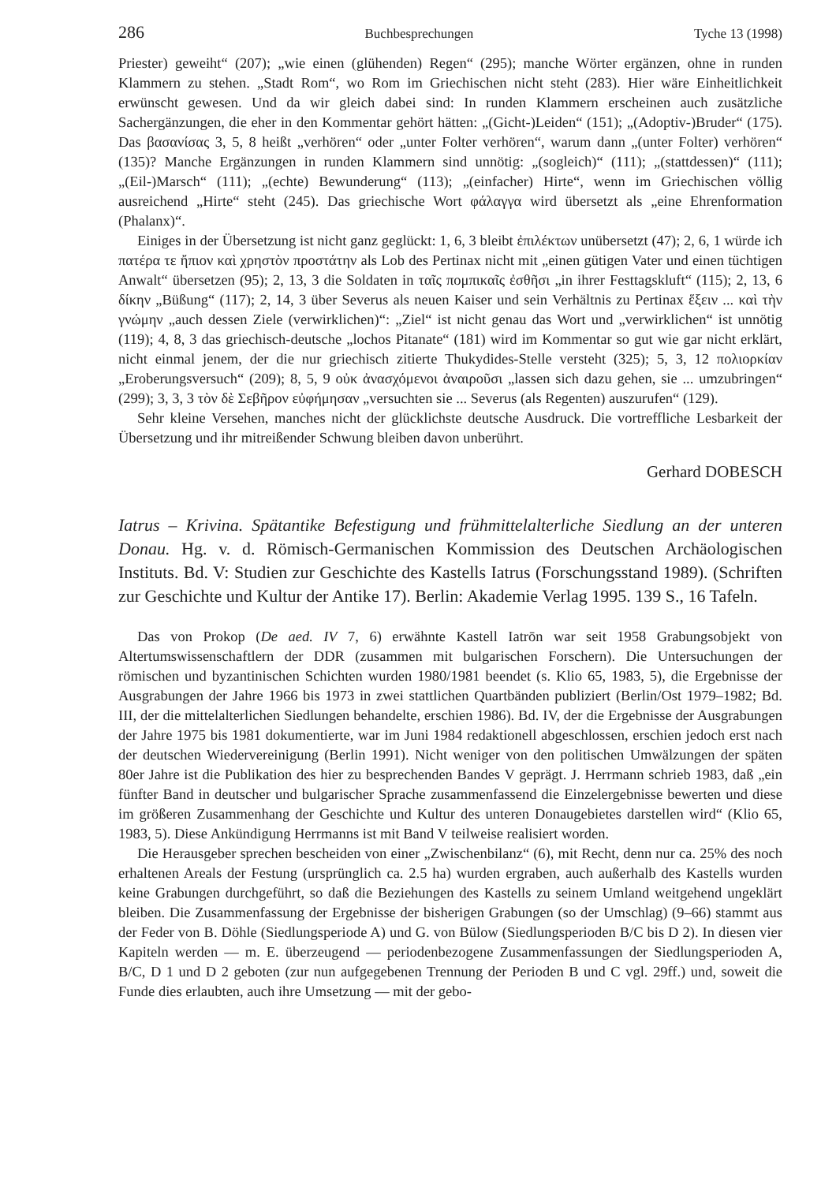286 Buchbesprechungen Tyche 13 (1998)
Priester) geweiht“ (207); „wie einen (glühenden) Regen“ (295); manche Wörter ergänzen, ohne in runden Klammern zu stehen. „Stadt Rom“, wo Rom im Griechischen nicht steht (283). Hier wäre Einheitlichkeit erwünscht gewesen. Und da wir gleich dabei sind: In runden Klammern erscheinen auch zusätzliche Sachergänzungen, die eher in den Kommentar gehört hätten: „(Gicht-)Leiden“ (151); „(Adoptiv-)Bruder“ (175). Das βασανίσας 3, 5, 8 heißt „verhören“ oder „unter Folter verhören“, warum dann „(unter Folter) verhören“ (135)? Manche Ergänzungen in runden Klammern sind unnötig: „(sogleich)“ (111); „(stattdessen)“ (111); „(Eil-)Marsch“ (111); „(echte) Bewunderung“ (113); „(einfacher) Hirte“, wenn im Griechischen völlig ausreichend „Hirte“ steht (245). Das griechische Wort φάλαγγα wird übersetzt als „eine Ehrenformation (Phalanx)“.
Einiges in der Übersetzung ist nicht ganz geglückt: 1, 6, 3 bleibt ἐπιλέκτων unübersetzt (47); 2, 6, 1 würde ich πατέρα τε ἤπιον καὶ χρηστὸν προστάτην als Lob des Pertinax nicht mit „einen gütigen Vater und einen tüchtigen Anwalt“ übersetzen (95); 2, 13, 3 die Soldaten in ταῖς πομπικαῖς ἐσθῆσι „in ihrer Festtagskluft“ (115); 2, 13, 6 δίκην „Büßung“ (117); 2, 14, 3 über Severus als neuen Kaiser und sein Verhältnis zu Pertinax ἕξειν ... καὶ τὴν γνώμην „auch dessen Ziele (verwirklichen)“: „Ziel“ ist nicht genau das Wort und „verwirklichen“ ist unnötig (119); 4, 8, 3 das griechisch-deutsche „lochos Pitanate“ (181) wird im Kommentar so gut wie gar nicht erklärt, nicht einmal jenem, der die nur griechisch zitierte Thukydides-Stelle versteht (325); 5, 3, 12 πολιορκίαν „Eroberungsversuch“ (209); 8, 5, 9 οὐκ ἀνασχόμενοι ἀναιροῦσι „lassen sich dazu gehen, sie ... umzubringen“ (299); 3, 3, 3 τὸν δὲ Σεβῆρον εὐφήμησαν „versuchten sie ... Severus (als Regenten) auszurufen“ (129).
Sehr kleine Versehen, manches nicht der glücklichste deutsche Ausdruck. Die vortreffliche Lesbarkeit der Übersetzung und ihr mitreißender Schwung bleiben davon unberührt.
Gerhard DOBESCH
Iatrus – Krivina. Spätantike Befestigung und frühmittelalterliche Siedlung an der unteren Donau. Hg. v. d. Römisch-Germanischen Kommission des Deutschen Archäologischen Instituts. Bd. V: Studien zur Geschichte des Kastells Iatrus (Forschungsstand 1989). (Schriften zur Geschichte und Kultur der Antike 17). Berlin: Akademie Verlag 1995. 139 S., 16 Tafeln.
Das von Prokop (De aed. IV 7, 6) erwähnte Kastell Iatrōn war seit 1958 Grabungsobjekt von Altertumswissenschaftlern der DDR (zusammen mit bulgarischen Forschern). Die Untersuchungen der römischen und byzantinischen Schichten wurden 1980/1981 beendet (s. Klio 65, 1983, 5), die Ergebnisse der Ausgrabungen der Jahre 1966 bis 1973 in zwei stattlichen Quartbänden publiziert (Berlin/Ost 1979–1982; Bd. III, der die mittelalterlichen Siedlungen behandelte, erschien 1986). Bd. IV, der die Ergebnisse der Ausgrabungen der Jahre 1975 bis 1981 dokumentierte, war im Juni 1984 redaktionell abgeschlossen, erschien jedoch erst nach der deutschen Wiedervereinigung (Berlin 1991). Nicht weniger von den politischen Umwälzungen der späten 80er Jahre ist die Publikation des hier zu besprechenden Bandes V geprägt. J. Herrmann schrieb 1983, daß „ein fünfter Band in deutscher und bulgarischer Sprache zusammenfassend die Einzelergebnisse bewerten und diese im größeren Zusammenhang der Geschichte und Kultur des unteren Donaugebietes darstellen wird“ (Klio 65, 1983, 5). Diese Ankündigung Herrmanns ist mit Band V teilweise realisiert worden.
Die Herausgeber sprechen bescheiden von einer „Zwischenbilanz“ (6), mit Recht, denn nur ca. 25% des noch erhaltenen Areals der Festung (ursprünglich ca. 2.5 ha) wurden ergraben, auch außerhalb des Kastells wurden keine Grabungen durchgeführt, so daß die Beziehungen des Kastells zu seinem Umland weitgehend ungeklärt bleiben. Die Zusammenfassung der Ergebnisse der bisherigen Grabungen (so der Umschlag) (9–66) stammt aus der Feder von B. Döhle (Siedlungsperiode A) und G. von Bülow (Siedlungsperioden B/C bis D 2). In diesen vier Kapiteln werden — m. E. überzeugend — periodenbezogene Zusammenfassungen der Siedlungsperioden A, B/C, D 1 und D 2 geboten (zur nun aufgegebenen Trennung der Perioden B und C vgl. 29ff.) und, soweit die Funde dies erlaubten, auch ihre Umsetzung — mit der gebo-